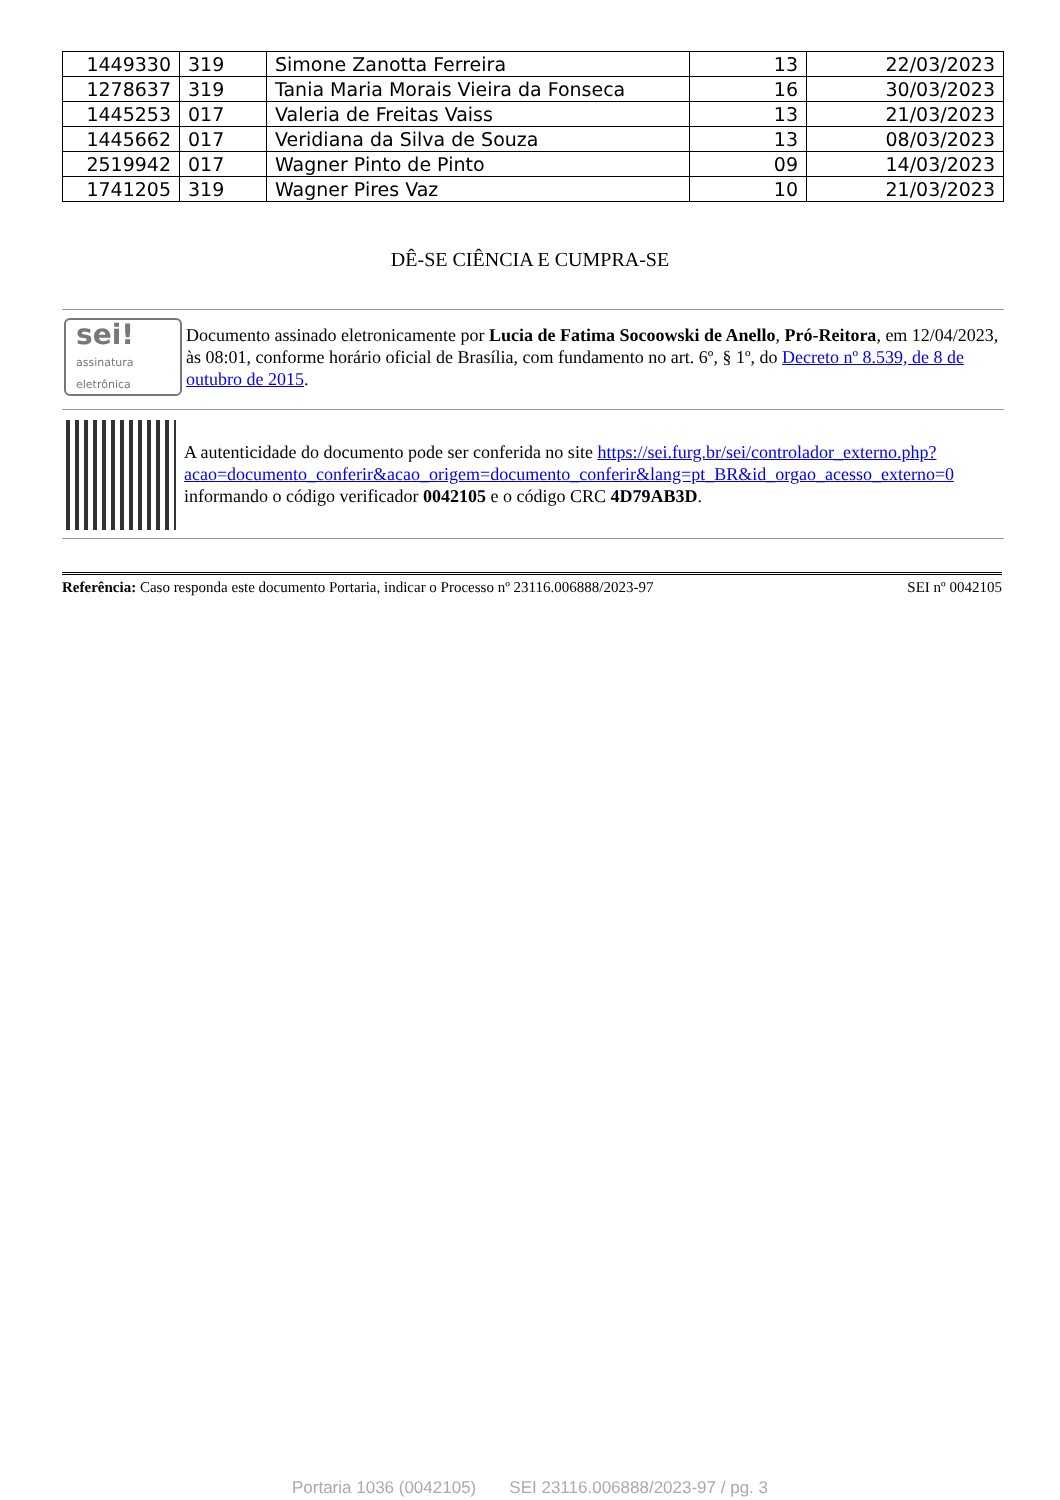| 1449330 | 319 | Simone Zanotta Ferreira | 13 | 22/03/2023 |
| 1278637 | 319 | Tania Maria Morais Vieira da Fonseca | 16 | 30/03/2023 |
| 1445253 | 017 | Valeria de Freitas Vaiss | 13 | 21/03/2023 |
| 1445662 | 017 | Veridiana da Silva de Souza | 13 | 08/03/2023 |
| 2519942 | 017 | Wagner Pinto de Pinto | 09 | 14/03/2023 |
| 1741205 | 319 | Wagner Pires Vaz | 10 | 21/03/2023 |
DÊ-SE CIÊNCIA E CUMPRA-SE
sei!
assinatura
eletrônica
Documento assinado eletronicamente por Lucia de Fatima Socoowski de Anello, Pró-Reitora, em 12/04/2023, às 08:01, conforme horário oficial de Brasília, com fundamento no art. 6º, § 1º, do Decreto nº 8.539, de 8 de outubro de 2015.
A autenticidade do documento pode ser conferida no site https://sei.furg.br/sei/controlador_externo.php?acao=documento_conferir&acao_origem=documento_conferir&lang=pt_BR&id_orgao_acesso_externo=0 informando o código verificador 0042105 e o código CRC 4D79AB3D.
Referência: Caso responda este documento Portaria, indicar o Processo nº 23116.006888/2023-97 SEI nº 0042105
Portaria 1036 (0042105) SEI 23116.006888/2023-97 / pg. 3